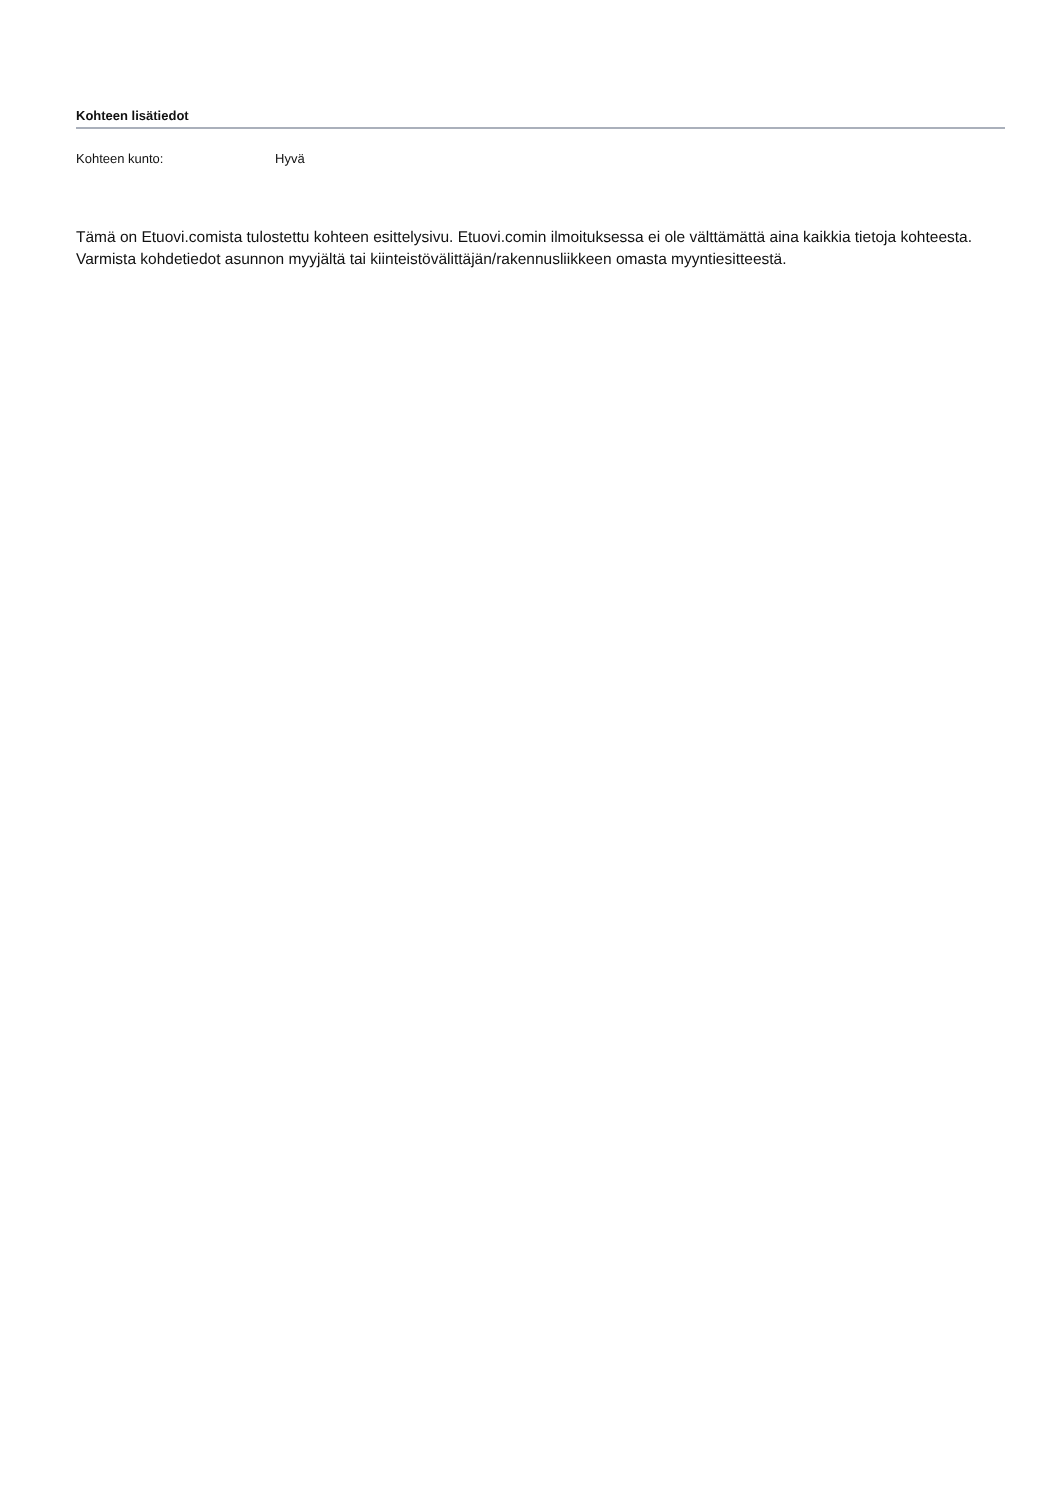Kohteen lisätiedot
Kohteen kunto: Hyvä
Tämä on Etuovi.comista tulostettu kohteen esittelysivu. Etuovi.comin ilmoituksessa ei ole välttämättä aina kaikkia tietoja kohteesta. Varmista kohdetiedot asunnon myyjältä tai kiinteistövälittäjän/rakennusliikkeen omasta myyntiesitteestä.